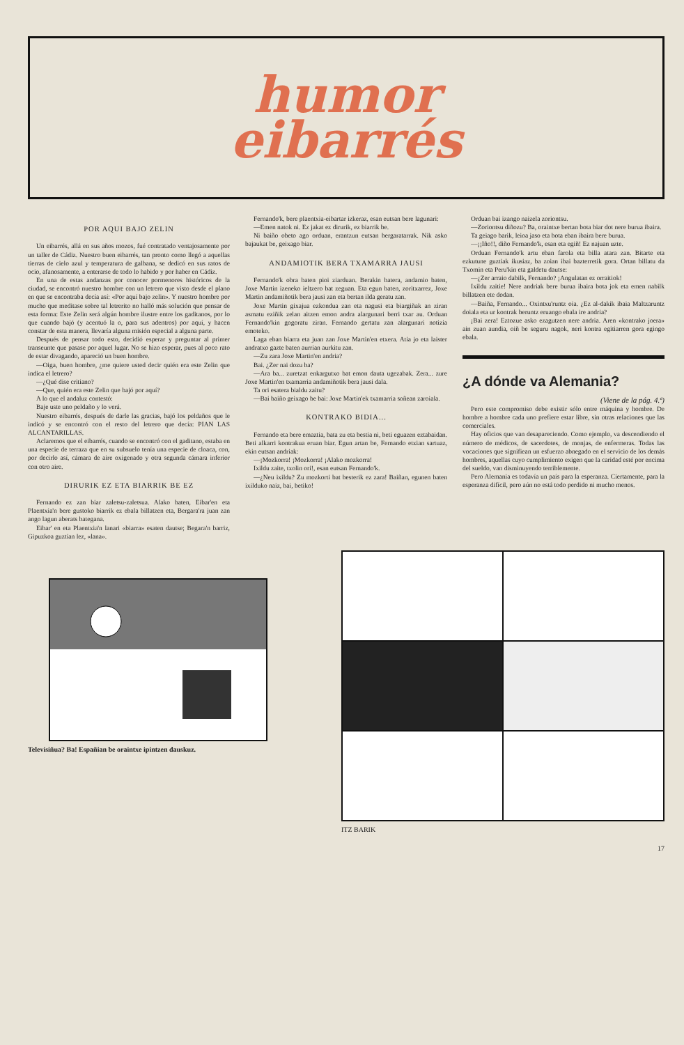humor
eibarrés
POR AQUI BAJO ZELIN
Un eibarrés, allá en sus años mozos, fué contratado ventajosamente por un taller de Cádiz. Nuestro buen eibarrés, tan pronto como llegó a aquellas tierras de cielo azul y temperatura de galbana, se dedicó en sus ratos de ocio, afanosamente, a enterarse de todo lo habido y por haber en Cádiz.
En una de estas andanzas por conocer pormenores históricos de la ciudad, se encontró nuestro hombre con un letrero que visto desde el plano en que se encontraba decía así: «Por aquí bajo zelin». Y nuestro hombre por mucho que meditase sobre tal letrerito no halló más solución que pensar de esta forma: Este Zelin será algún hombre ilustre entre los gaditanos, por lo que cuando bajó (y acentuó la o, para sus adentros) por aquí, y hacen constar de esta manera, llevaría alguna misión especial a alguna parte.
Después de pensar todo esto, decidió esperar y preguntar al primer transeunte que pasase por aquel lugar. No se hizo esperar, pues al poco rato de estar divagando, apareció un buen hombre.
—Oiga, buen hombre, ¿me quiere usted decir quién era este Zelin que indica el letrero?
—¿Qué dise critiano?
—Que, quién era este Zelin que bajó por aquí?
A lo que el andaluz contestó:
Baje uste uno peldaño y lo verá.
Nuestro eibarrés, después de darle las gracias, bajó los peldaños que le indicó y se encontró con el resto del letrero que decía: PIAN LAS ALCANTARILLAS.
Aclaremos que el eibarrés, cuando se encontró con el gaditano, estaba en una especie de terraza que en su subsuelo tenía una especie de cloaca, con, por decirlo así, cámara de aire oxigenado y otra segunda cámara inferior con otro aire.
DIRURIK EZ ETA BIARRIK BE EZ
Fernando ez zan biar zaletsu-zaletsua. Alako baten, Eibar'en eta Plaentxia'n bere gustoko biarrik ez ebala billatzen eta, Bergara'ra juan zan ango lagun aberats bategana.
Eibar' en eta Plaentxia'n lanari «biarra» esaten dautse; Begara'n barriz, Gipuzkoa guztian lez, «lana».
Fernando'k, bere plaentxia-eibartar izkeraz, esan eutsan bere lagunari:
—Emen natok ni. Ez jakat ez dirurik, ez biarrik be.
Ni baiño obeto ago orduan, erantzun eutsan bergaratarrak. Nik asko bajaukat be, geixago biar.
ANDAMIOTIK BERA TXAMARRA JAUSI
Fernando'k obra baten pioi ziarduan. Berakin batera, andamio baten, Joxe Martin izeneko ieltzero bat zeguan. Eta egun baten, zoritxarrez, Joxe Martin andamiñotik bera jausi zan eta bertan ilda geratu zan.
Joxe Martin gixajua ezkondua zan eta nagusi eta biargiñak an ziran asmatu eziñik zelan aitzen emon andra alargunari berri txar au. Orduan Fernando'kin gogoratu ziran. Fernando gertatu zan alargunari notizia emoteko.
Laga eban biarra eta juan zan Joxe Martin'en etxera. Atia jo eta laister andratxo gazte baten aurrian aurkitu zan.
—Zu zara Joxe Martin'en andria?
Bai. ¿Zer nai dozu ba?
—Ara ba... zuretzat enkargutxo bat emon dauta ugezabak. Zera... zure Joxe Martin'en txamarria andamiñotik bera jausi dala.
Ta ori esatera bialdu zaitu?
—Bai baiño geixago be bai: Joxe Martin'ek txamarria soñean zaroiala.
KONTRAKO BIDIA...
Fernando eta bere emaztia, bata zu eta bestia ni, beti eguazen eztabaidan. Beti alkarri kontrakua eruan biar. Egun artan be, Fernando etxian sartuaz, ekin eutsan andriak:
—¡Mozkorra! ¡Mozkorra! ¡Alako mozkorra!
Ixildu zaite, txolin ori!, esan eutsan Fernando'k.
—¿Neu ixildu? Zu mozkorti bat besterik ez zara! Baiñan, egunen baten ixilduko naiz, bai, betiko!
Orduan bai izango naizela zoriontsu.
—Zoriontsu diñozu? Ba, oraintxe bertan bota biar dot nere burua ibaira.
Ta geiago barik, leioa jaso eta bota eban ibaira bere burua.
—¡¡Iño!!, diño Fernando'k, esan eta egiñ! Ez najuan uzte.
Orduan Fernando'k artu eban farola eta billa atara zan. Bitarte eta ezkutune guztiak ikusiaz, ba zoian ibai bazterretik gora. Ortan billatu da Txomin eta Peru'kin eta galdetu dautse:
—¿Zer arraio dabilk, Fernando? ¡Angulatan ez orraitiok!
Ixildu zaitie! Nere andriak bere burua ibaira bota jok eta emen nabilk billatzen ete dodan.
—Baiña, Fernando... Oxintxu'runtz oia. ¿Ez al-dakik ibaia Maltzaruntz doiala eta ur kontrak beruntz eruango ebala ire andria?
¡Bai zera! Eztozue asko ezagutzen nere andria. Aren «kontrako joera» ain zuan aundia, oiñ be seguru nagok, neri kontra egitiarren gora egingo ebala.
¿A dónde va Alemania?
(Viene de la pág. 4.ª)
Pero este compromiso debe existir sólo entre máquina y hombre. De hombre a hombre cada uno prefiere estar libre, sin otras relaciones que las comerciales.
Hay oficios que van desapareciendo. Como ejemplo, va descendiendo el número de médicos, de sacerdotes, de monjas, de enfermeras. Todas las vocaciones que signifiean un esfuerzo abnegado en el servicio de los demás hombres, aquellas cuyo cumplimiento exigen que la caridad esté por encima del sueldo, van disminuyendo terriblemente.
Pero Alemania es todavía un país para la esperanza. Ciertamente, para la esperanza difícil, pero aún no está todo perdido ni mucho menos.
Televisiñua? Ba! Españian be oraintxe ipintzen dauskuz.
ITZ BARIK
17